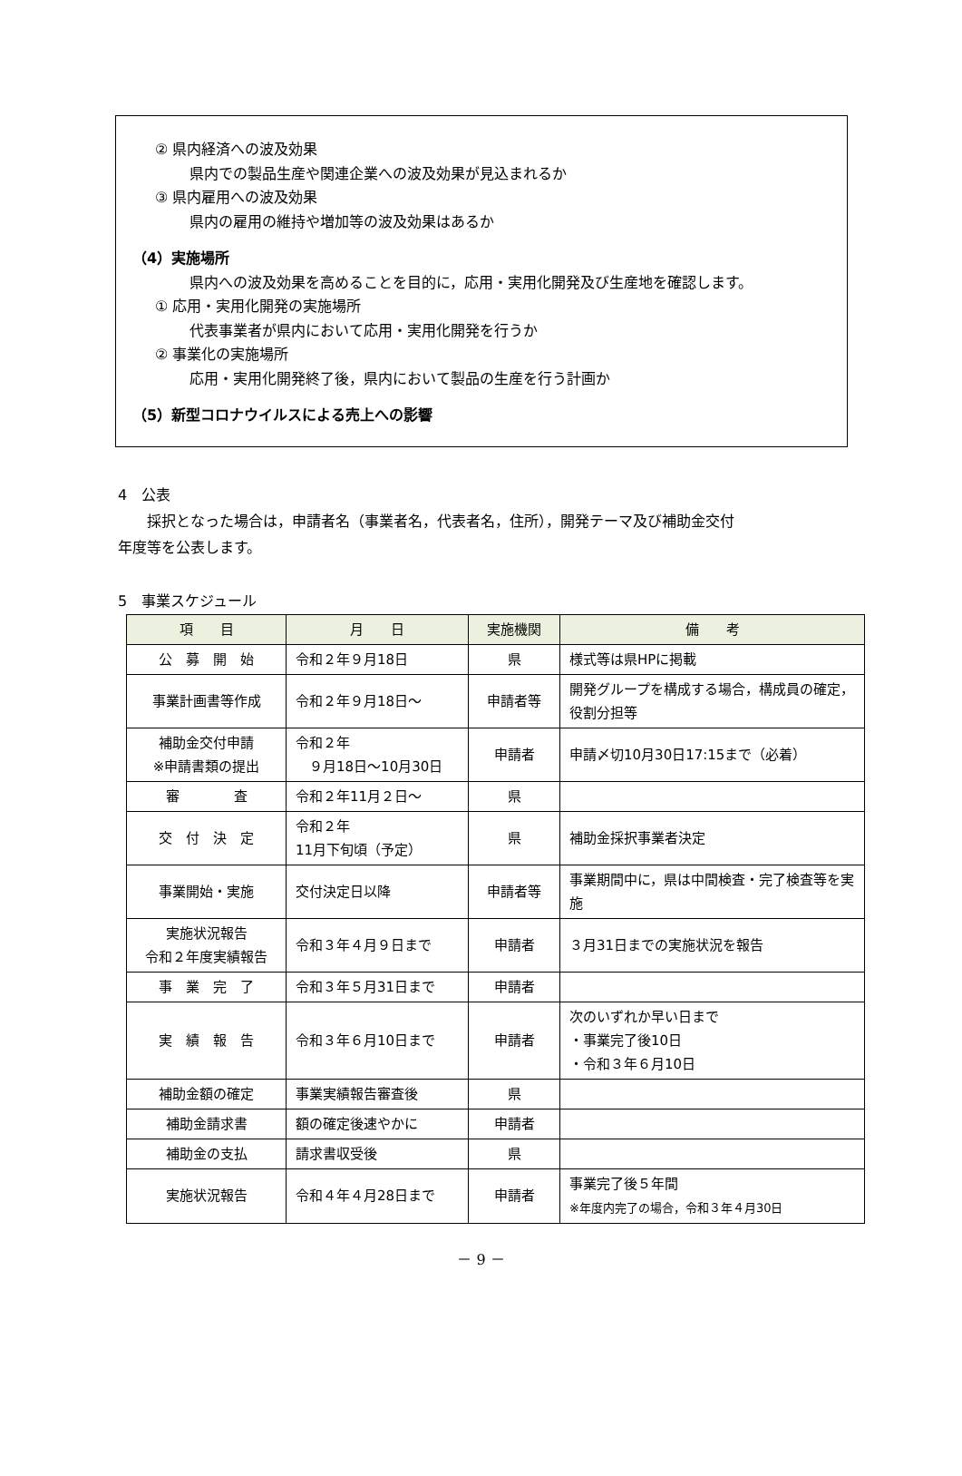② 県内経済への波及効果
県内での製品生産や関連企業への波及効果が見込まれるか
③ 県内雇用への波及効果
県内の雇用の維持や増加等の波及効果はあるか
（4）実施場所
県内への波及効果を高めることを目的に，応用・実用化開発及び生産地を確認します。
① 応用・実用化開発の実施場所
代表事業者が県内において応用・実用化開発を行うか
② 事業化の実施場所
応用・実用化開発終了後，県内において製品の生産を行う計画か
（5）新型コロナウイルスによる売上への影響
4　公表
　　採択となった場合は，申請者名（事業者名，代表者名，住所），開発テーマ及び補助金交付
年度等を公表します。
5　事業スケジュール
| 項 目 | 月 日 | 実施機関 | 備 考 |
| --- | --- | --- | --- |
| 公 募 開 始 | 令和２年９月18日 | 県 | 様式等は県HPに掲載 |
| 事業計画書等作成 | 令和２年９月18日～ | 申請者等 | 開発グループを構成する場合，構成員の確定，役割分担等 |
| 補助金交付申請 ※申請書類の提出 | 令和２年 ９月18日～10月30日 | 申請者 | 申請〆切10月30日17:15まで（必着） |
| 審 査 | 令和２年11月２日～ | 県 | |
| 交 付 決 定 | 令和２年 11月下旬頃（予定） | 県 | 補助金採択事業者決定 |
| 事業開始・実施 | 交付決定日以降 | 申請者等 | 事業期間中に，県は中間検査・完了検査等を実施 |
| 実施状況報告 令和２年度実績報告 | 令和３年４月９日まで | 申請者 | ３月31日までの実施状況を報告 |
| 事 業 完 了 | 令和３年５月31日まで | 申請者 | |
| 実 績 報 告 | 令和３年６月10日まで | 申請者 | 次のいずれか早い日まで ・事業完了後10日 ・令和３年６月10日 |
| 補助金額の確定 | 事業実績報告審査後 | 県 | |
| 補助金請求書 | 額の確定後速やかに | 申請者 | |
| 補助金の支払 | 請求書収受後 | 県 | |
| 実施状況報告 | 令和４年４月28日まで | 申請者 | 事業完了後５年間 ※年度内完了の場合，令和３年４月30日 |
－ 9 －